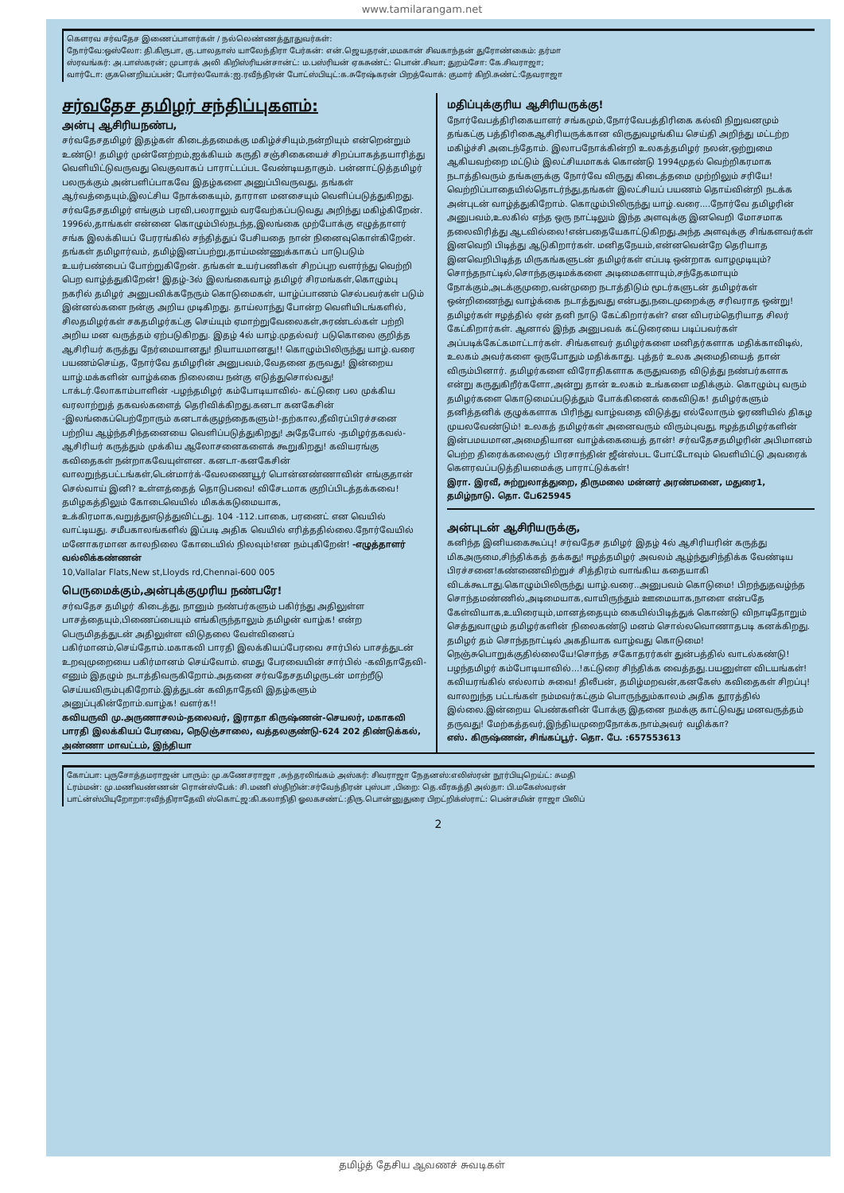www.tamilarangam.net
கௌரவ சர்வதேச இணைப்பாளர்கள் / நல்லெண்ணத்தூதுவர்கள்:
நோர்வே:ஒஸ்லோ: தி.கிருபா, கு.பாலதாஸ் யாலேந்திரா பேர்கன்: என்.ஜெயதரன்,மமகான் சிவகாந்தன் துரோண்கைம்: தர்மா
ஸ்ரவங்கர்: அ.பாஸ்கரன்; முபாரக் அலி கிறிஸ்ரியன்சான்ட்: ம.பஸ்ரியன் ஏகசுண்ட்: பொன்.சிவா; துறம்சோ: கே.சிவராஜா;
வார்டோ: குகனெறியப்பன்; போர்லவோக்:ஐ.ரவீந்திரன் போட்ஸ்பியுட்:க.சுரேஷ்கரன் பிறத்வோக்: குமார் கிறி.சுண்ட்:தேவராஜா
சர்வதேச தமிழர் சந்திப்புகளம்:
அன்பு ஆசிரியநண்ப,
சர்வதேசதமிழர் இதழ்கள் கிடைத்தமைக்கு மகிழ்ச்சியும்,நன்றியும் என்றென்றும் உண்டு! தமிழர் முன்னேற்றம்,ஐக்கியம் கருதி சஞ்சிகையைச் சிறப்பாகத்தயாரித்து வெளியிட்டுவருவது வெகுவாகப் பாராட்டப்பட வேண்டியதாகும். பன்னாட்டுத்தமிழர் பலருக்கும் அன்பளிப்பாகவே இதழ்களை அனுப்பிவருவது, தங்கள் ஆர்வத்தையும்,இலட்சிய நோக்கையும், தாராள மனசையும் வெளிப்படுத்துகிறது. சர்வதேசதமிழர் எங்கும் பரவி,பலராலும் வரவேற்கப்படுவது அறிந்து மகிழ்கிறேன். 1996ல்,தாங்கள் என்னை கொழும்பில்நடந்த,இலங்கை முற்போக்கு எழுத்தாளர் சங்க இலக்கியப் பேரரங்கில் சந்தித்துப் பேசியதை நான் நினைவுகொள்கிறேன். தங்கள் தமிழார்வம், தமிழ்இனப்பற்று,தாய்மண்ணுக்காகப் பாடுபடும் உயர்பண்பைப் போற்றுகிறேன். தங்கள் உயர்பணிகள் சிறப்புற வளர்ந்து வெற்றி பெற வாழ்த்துகிறேன்! இதழ்-3ல் இலங்கைவாழ் தமிழர் சிரமங்கள்,கொழும்பு நகரில் தமிழர் அனுபவிக்கநேரும் கொடுமைகள், யாழ்ப்பாணம் செல்பவர்கள் படும் இன்னல்களை நன்கு அறிய முடிகிறது. தாய்லாந்து போன்ற வெளியிடங்களில், சிலதமிழர்கள் சகதமிழர்கட்கு செய்யும் ஏமாற்றுவேலைகள்,சுரண்டல்கள் பற்றி அறிய மன வருத்தம் ஏற்படுகிறது. இதழ் 4ல் யாழ்.முதல்வர் படுகொலை குறித்த ஆசிரியர் கருத்து நேர்மையானது! நியாயமானது!! கொழும்பிலிருந்து யாழ்.வரை பயணம்செய்த, நோர்வே தமிழரின் அனுபவம்,வேதனை தருவது! இன்றைய யாழ்.மக்களின் வாழ்க்கை நிலையை நன்கு எடுத்துசொல்வது! டாக்டர்.லோகாம்பாளின் -பழந்தமிழர் கம்போடியாவில்- கட்டுரை பல முக்கிய வரலாற்றுத் தகவல்களைத் தெரிவிக்கிறது.கனடா கனகேசின் -இலங்கைப்பெற்றோரும் கனடாக்குழந்தைகளும்!-தற்கால,தீவிரப்பிரச்சனை பற்றிய ஆழ்ந்தசிந்தனையை வெளிப்படுத்துகிறது! அதேபோல் -தமிழர்தகவல்- ஆசிரியர் கருத்தும் முக்கிய ஆலோசனைகளைக் கூறுகிறது! கவியரங்கு கவிதைகள் நன்றாகவேயுள்ளன. கனடா-கனகேசின் வாலறுந்தபட்டங்கள்,டென்மார்க்-வேலணையூர் பொன்னண்ணாவின் எங்குதான் செல்வாய் இனி? உள்ளத்தைத் தொடுபவை! விசேடமாக குறிப்பிடத்தக்கவை! தமிழகத்திலும் கோடைவெயில் மிகக்கடுமையாக, உக்கிரமாக,வறுத்துஎடுத்துவிட்டது. 104 -112.பாகை, பரனைட் என வெயில் வாட்டியது. சமீபகாலங்களில் இப்படி அதிக வெயில் எரித்ததில்லை.நோர்வேயில் மனோகரமான காலநிலை கோடையில் நிலவும்!என நம்புகிறேன்! -எழுத்தாளர் வல்லிக்கண்ணன்
10,Vallalar Flats,New st,Lloyds rd,Chennai-600 005
பெருமைக்கும்,அன்புக்குமுரிய நண்பரே!
சர்வதேச தமிழர் கிடைத்து, நானும் நண்பர்களும் பகிர்ந்து அதிலுள்ள பாசத்தையும்,பிணைப்பையும் எங்கிருந்தாலும் தமிழன் வாழ்க! என்ற பெருமிதத்துடன் அதிலுள்ள விடுதலை வேள்வினைப் பகிர்மானம்,செய்தோம்.மகாகவி பாரதி இலக்கியப்பேரவை சார்பில் பாசத்துடன் உறவுமுறையை பகிர்மானம் செய்வோம். எமது பேரவையின் சார்பில் -கவிதாதேவி- எனும் இதழும் நடாத்திவருகிறோம்.அதனை சர்வதேசதமிழருடன் மாற்றீடு செய்யவிரும்புகிறோம்.இத்துடன் கவிதாதேவி இதழ்களும் அனுப்புகின்றோம்.வாழ்க! வளர்க!!
கவியருவி மு.அருணாசலம்-தலைவர், இராதா கிருஷ்ணன்-செயலர், மகாகவி பாரதி இலக்கியப் பேரவை, நெடுஞ்சாலை, வத்தலகுண்டு-624 202 திண்டுக்கல், அண்ணா மாவட்டம், இந்தியா
மதிப்புக்குரிய ஆசிரியருக்கு!
நோர்வேபத்திரிகையாளர் சங்கமும்,நோர்வேபத்திரிகை கல்வி நிறுவனமும் தங்கட்கு பத்திரிகைஆசிரியருக்கான விருதுவழங்கிய செய்தி அறிந்து மட்டற்ற மகிழ்ச்சி அடைந்தோம். இலாபநோக்கின்றி உலகத்தமிழர் நலன்,ஒற்றுமை ஆகியவற்றை மட்டும் இலட்சியமாகக் கொண்டு 1994முதல் வெற்றிகரமாக நடாத்திவரும் தங்களுக்கு நோர்வே விருது கிடைத்தமை முற்றிலும் சரியே! வெற்றிப்பாதையில்தொடர்ந்து,தங்கள் இலட்சியப் பயணம் தொய்வின்றி நடக்க அன்புடன் வாழ்த்துகிறோம். கொழும்பிலிருந்து யாழ்.வரை....நோர்வே தமிழரின் அனுபவம்,உலகில் எந்த ஒரு நாட்டிலும் இந்த அளவுக்கு இனவெறி மோசமாக தலைவிரித்து ஆடவில்லை!என்பதையேகாட்டுகிறது.அந்த அளவுக்கு சிங்களவர்கள் இனவெறி பிடித்து ஆடுகிறார்கள். மனிதநேயம்,என்னவென்றே தெரியாத இனவெறிபிடித்த மிருகங்களுடன் தமிழர்கள் எப்படி ஒன்றாக வாழமுடியும்?சொந்தநாட்டில்,சொந்தகுடிமக்களை அடிமைகளாயும்,சந்தேகமாயும் நோக்கும்,அடக்குமுறை,வன்முறை நடாத்திடும் மூடர்களுடன் தமிழர்கள் ஒன்றிணைந்து வாழ்க்கை நடாத்துவது என்பது,நடைமுறைக்கு சரிவராத ஒன்று! தமிழர்கள் ஈழத்தில் ஏன் தனி நாடு கேட்கிறார்கள்? என விபரம்தெரியாத சிலர் கேட்கிறார்கள். ஆனால் இந்த அனுபவக் கட்டுரையை படிப்பவர்கள் அப்படிக்கேட்கமாட்டார்கள். சிங்களவர் தமிழர்களை மனிதர்களாக மதிக்காவிடில், உலகம் அவர்களை ஒருபோதும் மதிக்காது. புத்தர் உலக அமைதியைத் தான் விரும்பினார். தமிழர்களை விரோதிகளாக கருதுவதை விடுத்து நண்பர்களாக என்று கருதுகிறீர்களோ,அன்று தான் உலகம் உங்களை மதிக்கும். கொழும்பு வரும் தமிழர்களை கொடுமைப்படுத்தும் போக்கினைக் கைவிடுக! தமிழர்களும் தனித்தனிக் குழுக்களாக பிரிந்து வாழ்வதை விடுத்து எல்லோரும் ஓரணியில் திகழ முயலவேண்டும்! உலகத் தமிழர்கள் அனைவரும் விரும்புவது, ஈழத்தமிழர்களின் இன்பமயமான,அமைதியான வாழ்க்கையைத் தான்! சர்வதேசதமிழரின் அபிமானம் பெற்ற திரைக்கலைஞர் பிரசாந்தின் ஜீன்ஸ்பட போட்டோவும் வெளியிட்டு அவரைக் கௌரவப்படுத்தியமைக்கு பாராட்டுக்கள்!
இரா. இரவீ, சுற்றுலாத்துறை, திருமலை மன்னர் அரண்மனை, மதுரை1, தமிழ்நாடு. தொ. பே625945
அன்புடன் ஆசிரியருக்கு,
கனிந்த இனியகைகூப்பு! சர்வதேச தமிழர் இதழ் 4ல் ஆசிரியரின் கருத்து மிகஅருமை,சிந்திக்கத் தக்கது! ஈழத்தமிழர் அவலம் ஆழ்ந்துசிந்திக்க வேண்டிய பிரச்சனை!கண்ணைவிற்றுச் சித்திரம் வாங்கிய கதையாகி விடக்கூடாது.கொழும்பிலிருந்து யாழ்.வரை..அனுபவம் கொடுமை! பிறந்துதவழ்ந்த சொந்தமண்ணில்,அடிமையாக,வாயிருந்தும் ஊமையாக,நாளை என்பதே கேள்வியாக,உயிரையும்,மானத்தையும் கையில்பிடித்துக் கொண்டு விநாடிதோறும் செத்துவாழும் தமிழர்களின் நிலைகண்டு மனம் சொல்லவொணாதபடி கனக்கிறது. தமிழர் தம் சொந்தநாட்டில் அகதியாக வாழ்வது கொடுமை!நெஞ்சுபொறுக்குதில்லையே!சொந்த சகோதரர்கள் துன்பத்தில் வாடல்கண்டு! பழந்தமிழர் கம்போடியாவில்...!கட்டுரை சிந்திக்க வைத்தது.பயனுள்ள விடயங்கள்!கவியரங்கில் எல்லாம் சுவை! திலீபன், தமிழ்மறவன்,கனகேஸ் கவிதைகள் சிறப்பு!வாலறுந்த பட்டங்கள் நம்மவர்கட்கும் பொருந்தும்காலம் அதிக தூரத்தில் இல்லை.இன்றைய பெண்களின் போக்கு இதனை நமக்கு காட்டுவது மனவருத்தம் தருவது! மேற்கத்தவர்,இந்தியமுறைநோக்க,நாம்அவர் வழிக்கா?
எஸ். கிருஷ்ணன், சிங்கப்பூர். தொ. பே. :657553613
கோப்பா: புருசோத்தமராஜன் பாரும்: மு.கணேசராஜா ,சுந்தரலிங்கம் அஸ்கர்: சிவராஜா நேதனஸ்:எலிஸ்ரன் நூர்பியுறெய்ட்: சுமதி
ட்ரம்மன்: மு.மணிவண்ணன் ரொன்ஸ்பேக்: சி.மணி ஸ்திறின்:சர்வேந்திரன் புஸ்பா ,பிறை: தெ.வீரகத்தி அல்தா: பி.மகேஸ்வரன்
பாட்ன்ஸ்பியுறோறா:ரவீந்திராதேவி ஸ்கொட்ஜ:கி.கலாநிதி ஓலகசண்ட்:திரு.பொன்னுதுரை பிறட்றிக்ஸ்ராட்: பென்சமின் ராஜா பிலிப்
2
தமிழ்த் தேசிய ஆவணச் சுவடிகள்